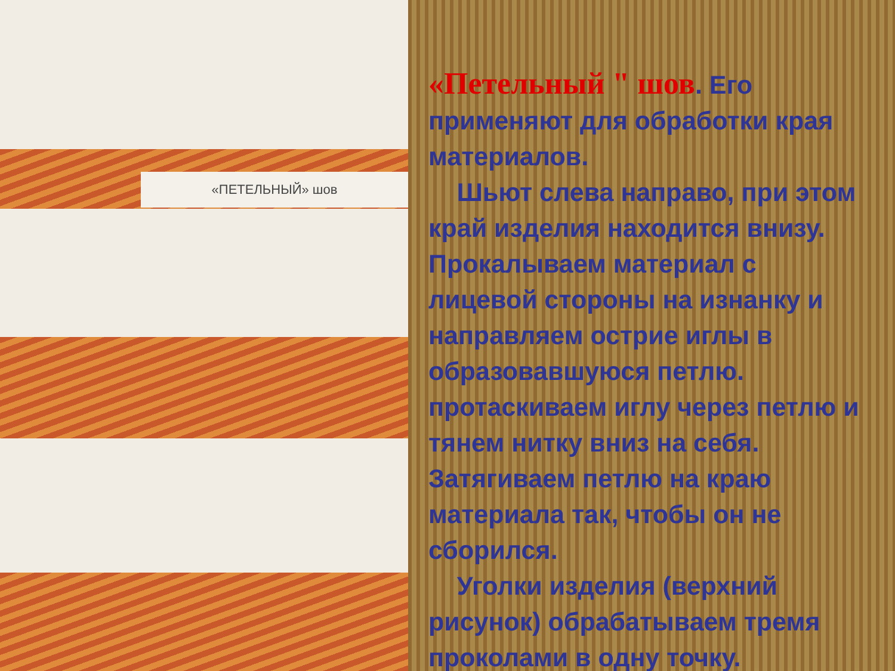«ПЕТЕЛЬНЫЙ» шов
«Петельный " шов. Его применяют для обработки края материалов.
Шьют слева направо, при этом край изделия находится внизу. Прокалываем материал с лицевой стороны на изнанку и направляем острие иглы в образовавшуюся петлю. протаскиваем иглу через петлю и тянем нитку вниз на себя. Затягиваем петлю на краю материала так, чтобы он не сборился.
Уголки изделия (верхний рисунок) обрабатываем тремя проколами в одну точку.